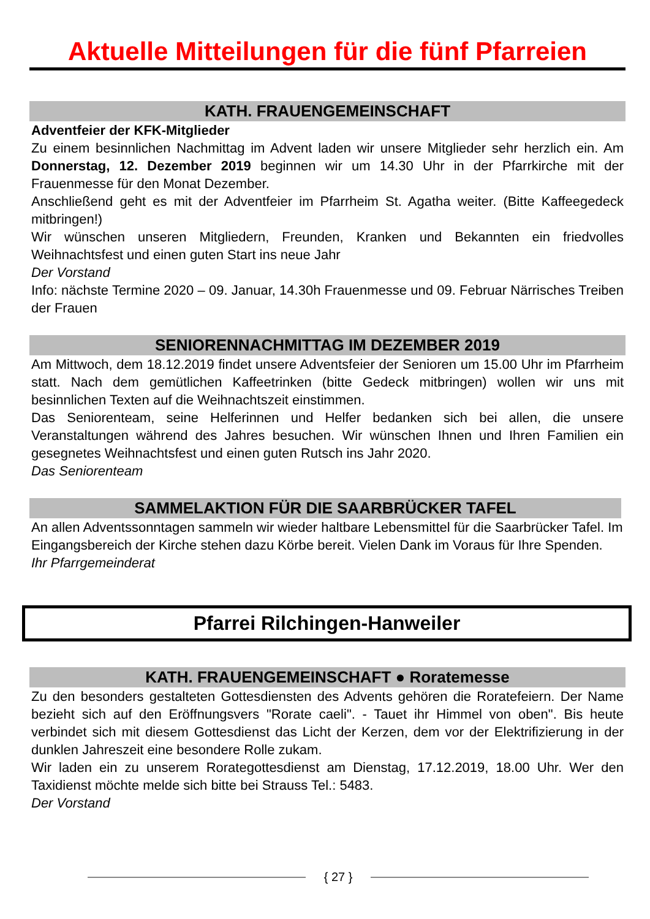Aktuelle Mitteilungen für die fünf Pfarreien
KATH. FRAUENGEMEINSCHAFT
Adventfeier der KFK-Mitglieder
Zu einem besinnlichen Nachmittag im Advent laden wir unsere Mitglieder sehr herzlich ein. Am Donnerstag, 12. Dezember 2019 beginnen wir um 14.30 Uhr in der Pfarrkirche mit der Frauenmesse für den Monat Dezember.
Anschließend geht es mit der Adventfeier im Pfarrheim St. Agatha weiter. (Bitte Kaffeegedeck mitbringen!)
Wir wünschen unseren Mitgliedern, Freunden, Kranken und Bekannten ein friedvolles Weihnachtsfest und einen guten Start ins neue Jahr
Der Vorstand
Info: nächste Termine 2020 – 09. Januar, 14.30h Frauenmesse und 09. Februar Närrisches Treiben der Frauen
SENIORENNACHMITTAG IM DEZEMBER 2019
Am Mittwoch, dem 18.12.2019 findet unsere Adventsfeier der Senioren um 15.00 Uhr im Pfarrheim statt. Nach dem gemütlichen Kaffeetrinken (bitte Gedeck mitbringen) wollen wir uns mit besinnlichen Texten auf die Weihnachtszeit einstimmen.
Das Seniorenteam, seine Helferinnen und Helfer bedanken sich bei allen, die unsere Veranstaltungen während des Jahres besuchen. Wir wünschen Ihnen und Ihren Familien ein gesegnetes Weihnachtsfest und einen guten Rutsch ins Jahr 2020.
Das Seniorenteam
SAMMELAKTION FÜR DIE SAARBRÜCKER TAFEL
An allen Adventssonntagen sammeln wir wieder haltbare Lebensmittel für die Saarbrücker Tafel. Im Eingangsbereich der Kirche stehen dazu Körbe bereit. Vielen Dank im Voraus für Ihre Spenden.
Ihr Pfarrgemeinderat
Pfarrei Rilchingen-Hanweiler
KATH. FRAUENGEMEINSCHAFT ● Roratemesse
Zu den besonders gestalteten Gottesdiensten des Advents gehören die Roratefeiern. Der Name bezieht sich auf den Eröffnungsvers "Rorate caeli". - Tauet ihr Himmel von oben". Bis heute verbindet sich mit diesem Gottesdienst das Licht der Kerzen, dem vor der Elektrifizierung in der dunklen Jahreszeit eine besondere Rolle zukam.
Wir laden ein zu unserem Rorategottesdienst am Dienstag, 17.12.2019, 18.00 Uhr. Wer den Taxidienst möchte melde sich bitte bei Strauss Tel.: 5483.
Der Vorstand
{ 27 }